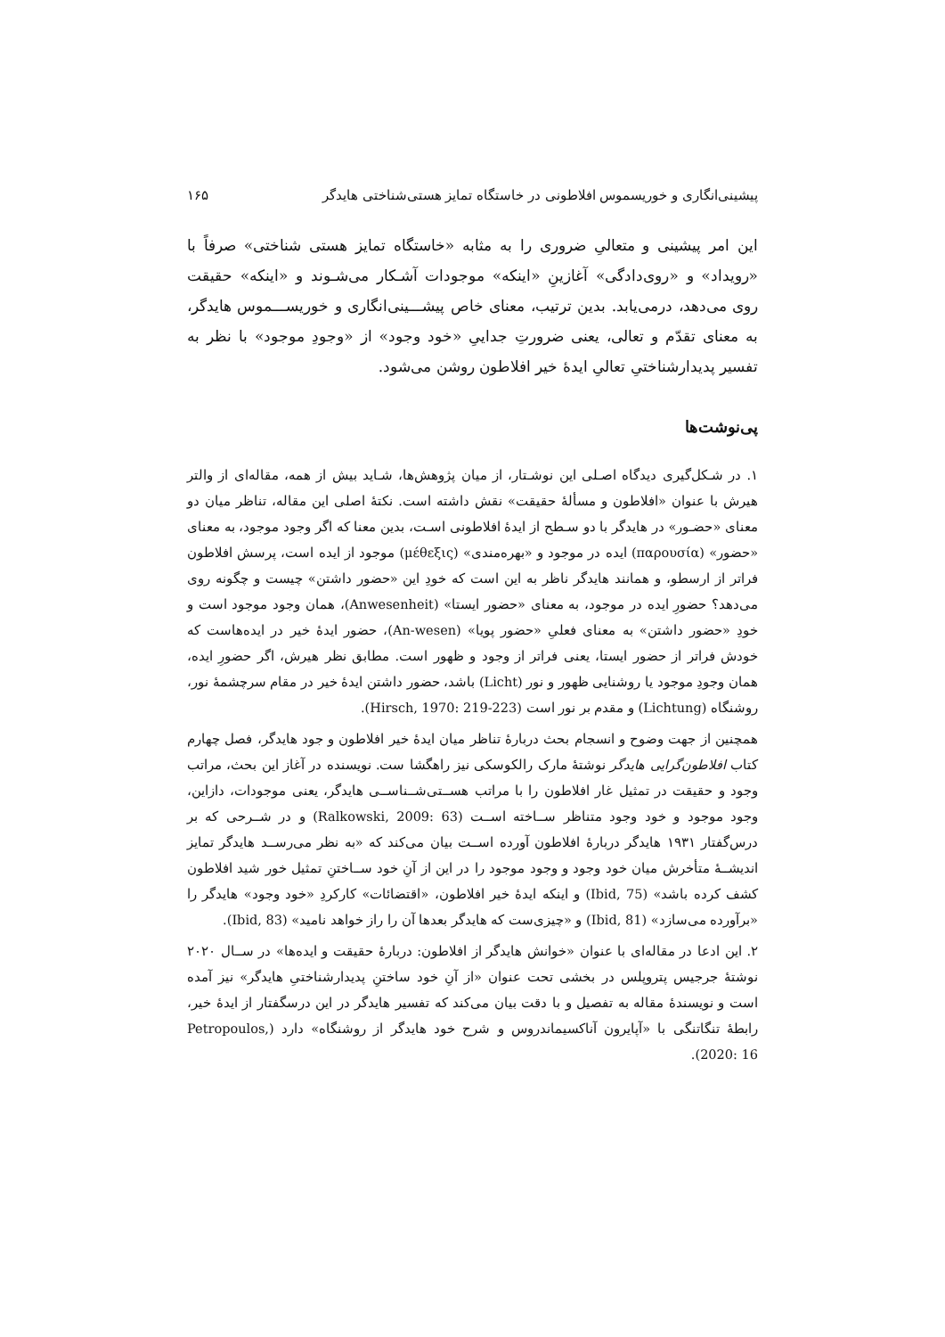پیشینی‌انگاری و خوریسموس افلاطونی در خاستگاه تمایز هستی‌شناختی هایدگر ۱۶۵
این امر پیشینی و متعالیِ ضروری را به مثابه «خاستگاه تمایز هستی شناختی» صرفاً با «رویداد» و «روی‌دادگی» آغازینِ «اینکه» موجودات آشـکار می‌شـوند و «اینکه» حقیقت روی می‌دهد، درمی‌یابد. بدین ترتیب، معنای خاص پیشـــینی‌انگاری و خوریســـموس هایدگر، به معنای تقدّم و تعالی، یعنی ضرورتِ جداییِ «خود وجود» از «وجودِ موجود» با نظر به تفسیر پدیدارشناختیِ تعالیِ ایدهٔ خیر افلاطون روشن می‌شود.
پی‌نوشت‌ها
۱. در شـکل‌گیری دیدگاه اصـلی این نوشـتار، از میان پژوهش‌ها، شـاید بیش از همه، مقاله‌ای از والتر هیرش با عنوان «افلاطون و مسألهٔ حقیقت» نقش داشته است. نکتهٔ اصلی این مقاله، تناظر میان دو معنای «حضـور» در هایدگر با دو سـطح از ایدهٔ افلاطونی اسـت، بدین معنا که اگر وجود موجود، به معنای «حضور» (παρουσία) ایده در موجود و «بهره‌مندی» (μέθεξις) موجود از ایده است، پرسش افلاطون فراتر از ارسطو، و همانند هایدگر ناظر به این است که خودِ این «حضور داشتن» چیست و چگونه روی می‌دهد؟ حضورِ ایده در موجود، به معنای «حضور ایستا» (Anwesenheit)، همان وجود موجود است و خودِ «حضور داشتن» به معنای فعلیِ «حضور پویا» (An-wesen)، حضور ایدهٔ خیر در ایده‌هاست که خودش فراتر از حضور ایستا، یعنی فراتر از وجود و ظهور است. مطابق نظر هیرش، اگر حضورِ ایده، همان وجودِ موجود یا روشنایی ظهور و نور (Licht) باشد، حضور داشتن ایدهٔ خیر در مقام سرچشمهٔ نور، روشنگاه (Lichtung) و مقدم بر نور است (Hirsch, 1970: 219-223).
همچنین از جهت وضوح و انسجام بحث دربارهٔ تناظر میان ایدهٔ خیر افلاطون و جود هایدگر، فصل چهارم کتاب افلاطون‌گرایی هایدگر نوشتهٔ مارک رالکوسکی نیز راهگشا ست. نویسنده در آغاز این بحث، مراتب وجود و حقیقت در تمثیل غار افلاطون را با مراتب هســتی‌شــناســی هایدگر، یعنی موجودات، دازاین، وجود موجود و خود وجود متناظر ســاخته اســت (Ralkowski, 2009: 63) و در شــرحی که بر درس‌گفتار ۱۹۳۱ هایدگر دربارهٔ افلاطون آورده اســت بیان می‌کند که «به نظر می‌رســد هایدگر تمایز اندیشــهٔ متأخرش میان خود وجود و وجود موجود را در این از آنِ خود ســاختنِ تمثیل خور شید افلاطون کشف کرده باشد» (Ibid, 75) و اینکه ایدهٔ خیر افلاطون، «اقتضائات» کارکردِ «خود وجود» هایدگر را «برآورده می‌سازد» (Ibid, 81) و «چیزی‌ست که هایدگر بعدها آن را راز خواهد نامید» (Ibid, 83).
۲. این ادعا در مقاله‌ای با عنوان «خوانش هایدگر از افلاطون: دربارهٔ حقیقت و ایده‌ها» در ســال ۲۰۲۰ نوشتهٔ جرجیس پتروپلس در بخشی تحت عنوان «از آنِ خود ساختنِ پدیدارشناختیِ هایدگر» نیز آمده است و نویسندهٔ مقاله به تفصیل و با دقت بیان می‌کند که تفسیر هایدگر در این درسگفتار از ایدهٔ خیر، رابطهٔ تنگاتنگی با «آپایرون آناکسیماندروس و شرح خود هایدگر از روشنگاه» دارد (Petropoulos, 2020: 16).